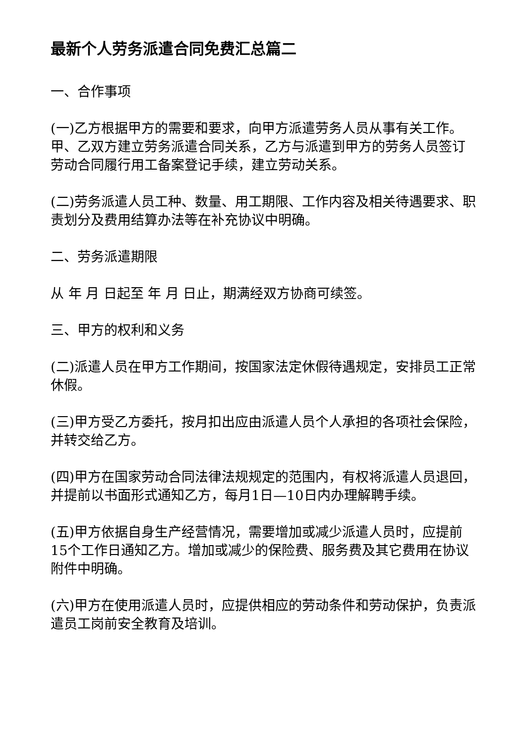最新个人劳务派遣合同免费汇总篇二
一、合作事项
(一)乙方根据甲方的需要和要求，向甲方派遣劳务人员从事有关工作。甲、乙双方建立劳务派遣合同关系，乙方与派遣到甲方的劳务人员签订劳动合同履行用工备案登记手续，建立劳动关系。
(二)劳务派遣人员工种、数量、用工期限、工作内容及相关待遇要求、职责划分及费用结算办法等在补充协议中明确。
二、劳务派遣期限
从 年 月 日起至 年 月 日止，期满经双方协商可续签。
三、甲方的权利和义务
(二)派遣人员在甲方工作期间，按国家法定休假待遇规定，安排员工正常休假。
(三)甲方受乙方委托，按月扣出应由派遣人员个人承担的各项社会保险，并转交给乙方。
(四)甲方在国家劳动合同法律法规规定的范围内，有权将派遣人员退回，并提前以书面形式通知乙方，每月1日—10日内办理解聘手续。
(五)甲方依据自身生产经营情况，需要增加或减少派遣人员时，应提前15个工作日通知乙方。增加或减少的保险费、服务费及其它费用在协议附件中明确。
(六)甲方在使用派遣人员时，应提供相应的劳动条件和劳动保护，负责派遣员工岗前安全教育及培训。